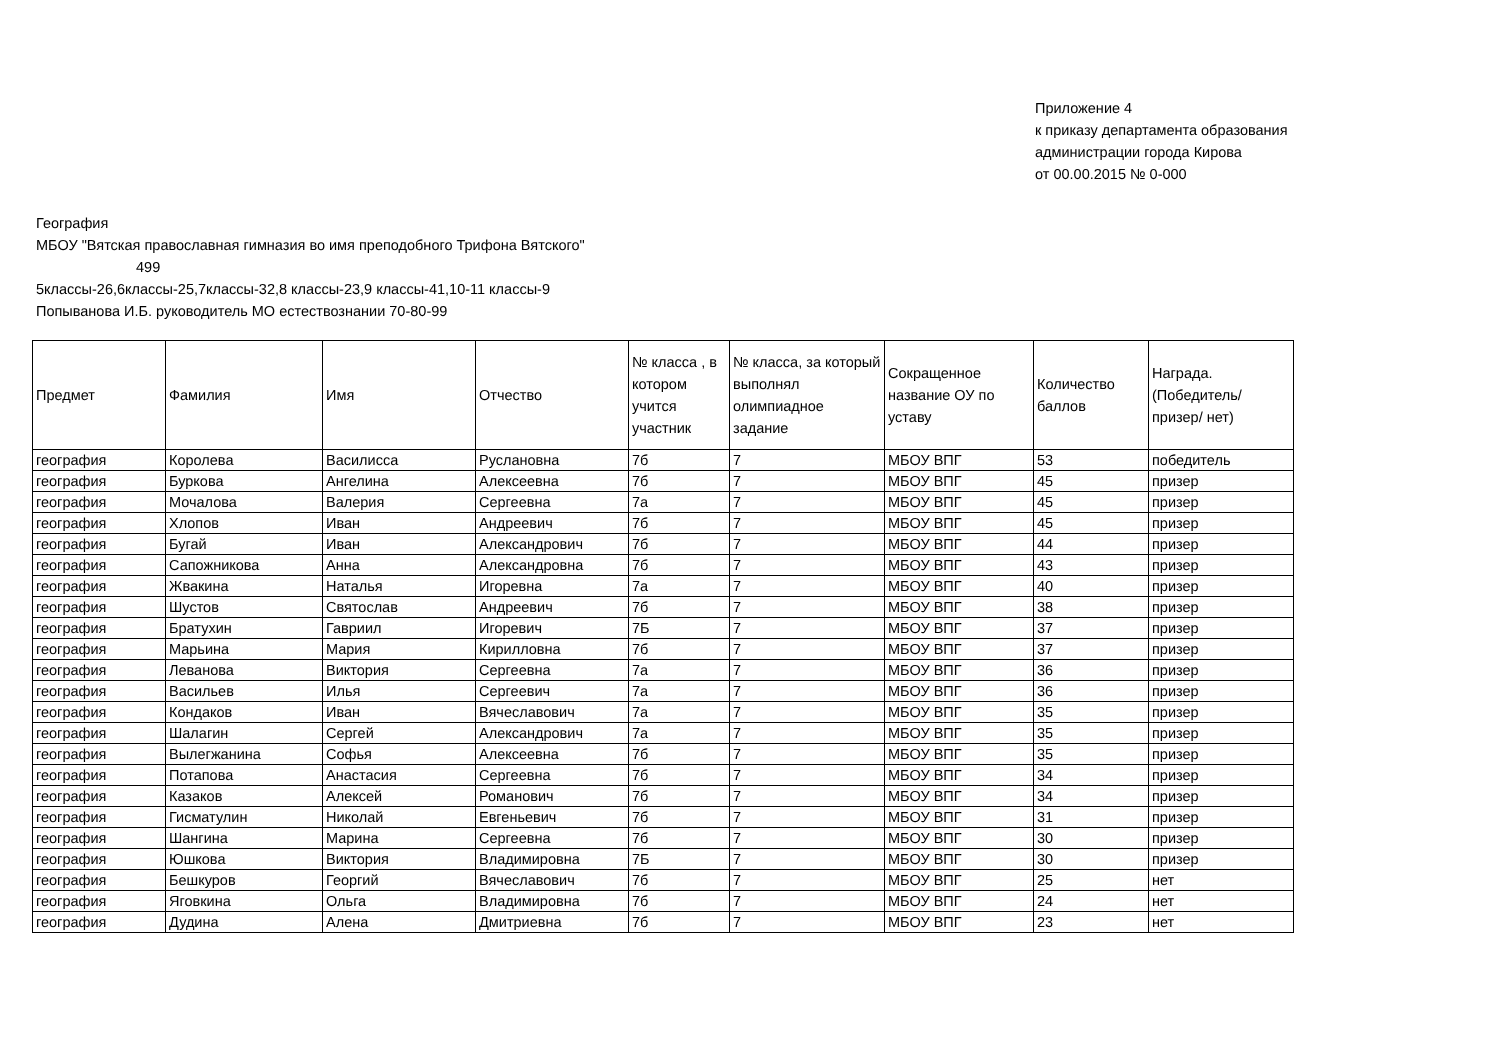Приложение 4
к приказу департамента образования
администрации города Кирова
от 00.00.2015 № 0-000
География
МБОУ "Вятская православная гимназия во имя преподобного Трифона Вятского"
499
5классы-26,6классы-25,7классы-32,8 классы-23,9 классы-41,10-11 классы-9
Попыванова И.Б. руководитель МО естествознании 70-80-99
| Предмет | Фамилия | Имя | Отчество | № класса , в котором учится участник | № класса, за который выполнял олимпиадное задание | Сокращенное название ОУ по уставу | Количество баллов | Награда. (Победитель/ призер/ нет) |
| --- | --- | --- | --- | --- | --- | --- | --- | --- |
| география | Королева | Василисса | Руслановна | 7б | 7 | МБОУ ВПГ | 53 | победитель |
| география | Буркова | Ангелина | Алексеевна | 7б | 7 | МБОУ ВПГ | 45 | призер |
| география | Мочалова | Валерия | Сергеевна | 7а | 7 | МБОУ ВПГ | 45 | призер |
| география | Хлопов | Иван | Андреевич | 7б | 7 | МБОУ ВПГ | 45 | призер |
| география | Бугай | Иван | Александрович | 7б | 7 | МБОУ ВПГ | 44 | призер |
| география | Сапожникова | Анна | Александровна | 7б | 7 | МБОУ ВПГ | 43 | призер |
| география | Жвакина | Наталья | Игоревна | 7а | 7 | МБОУ ВПГ | 40 | призер |
| география | Шустов | Святослав | Андреевич | 7б | 7 | МБОУ ВПГ | 38 | призер |
| география | Братухин | Гавриил | Игоревич | 7Б | 7 | МБОУ ВПГ | 37 | призер |
| география | Марьина | Мария | Кирилловна | 7б | 7 | МБОУ ВПГ | 37 | призер |
| география | Леванова | Виктория | Сергеевна | 7а | 7 | МБОУ ВПГ | 36 | призер |
| география | Васильев | Илья | Сергеевич | 7а | 7 | МБОУ ВПГ | 36 | призер |
| география | Кондаков | Иван | Вячеславович | 7а | 7 | МБОУ ВПГ | 35 | призер |
| география | Шалагин | Сергей | Александрович | 7а | 7 | МБОУ ВПГ | 35 | призер |
| география | Вылегжанина | Софья | Алексеевна | 7б | 7 | МБОУ ВПГ | 35 | призер |
| география | Потапова | Анастасия | Сергеевна | 7б | 7 | МБОУ ВПГ | 34 | призер |
| география | Казаков | Алексей | Романович | 7б | 7 | МБОУ ВПГ | 34 | призер |
| география | Гисматулин | Николай | Евгеньевич | 7б | 7 | МБОУ ВПГ | 31 | призер |
| география | Шангина | Марина | Сергеевна | 7б | 7 | МБОУ ВПГ | 30 | призер |
| география | Юшкова | Виктория | Владимировна | 7Б | 7 | МБОУ ВПГ | 30 | призер |
| география | Бешкуров | Георгий | Вячеславович | 7б | 7 | МБОУ ВПГ | 25 | нет |
| география | Яговкина | Ольга | Владимировна | 7б | 7 | МБОУ ВПГ | 24 | нет |
| география | Дудина | Алена | Дмитриевна | 7б | 7 | МБОУ ВПГ | 23 | нет |